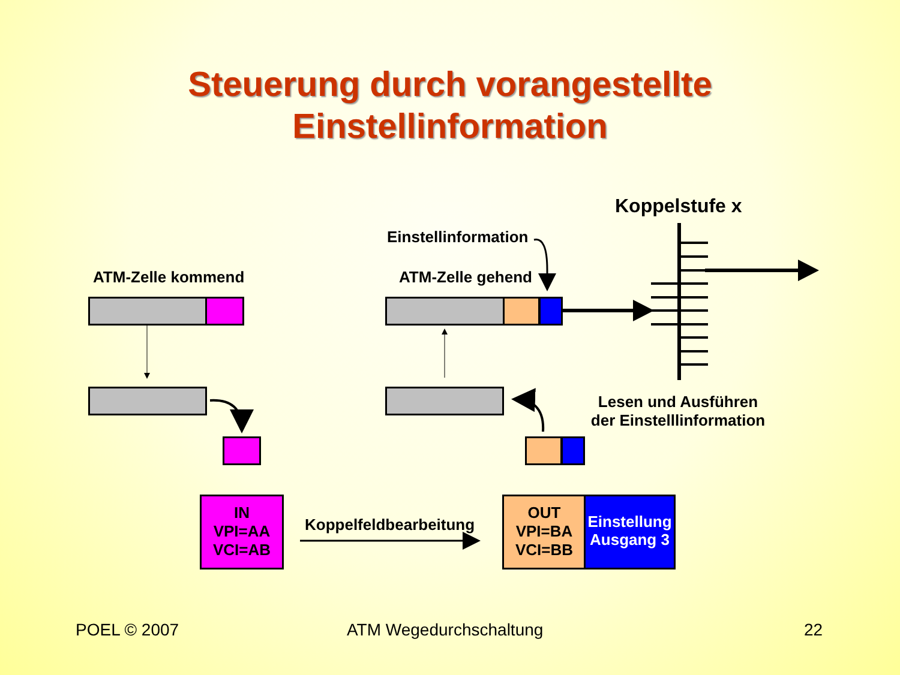Steuerung durch vorangestellte
Einstellinformation
Koppelstufe x
Einstellinformation
ATM-Zelle kommend ATM-Zelle gehend
Lesen und Ausführen der Einstelllinformation
IN
VPI=AA
VCI=AB
Koppelfeldbearbeitung
OUT
VPI=BA
VCI=BB
Einstellung Ausgang 3
POEL © 2007 ATM Wegedurchschaltung 22